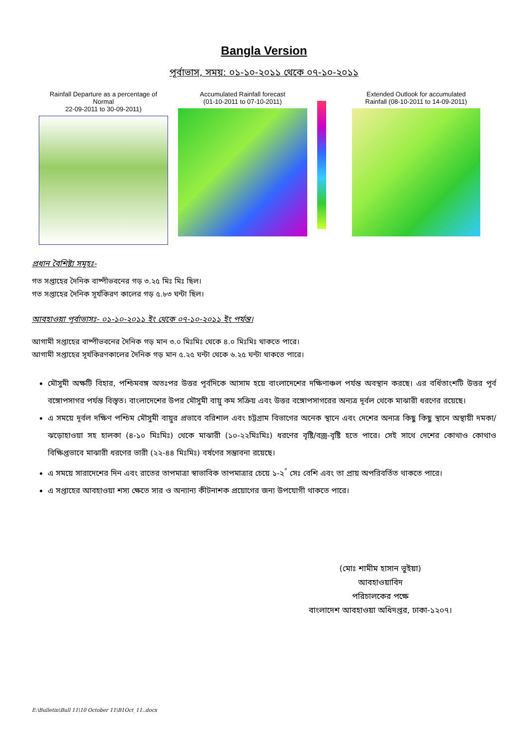Bangla Version
পূর্বাভাস, সময়: ০১-১০-২০১১ থেকে ০৭-১০-২০১১
Rainfall Departure as a percentage of Normal
22-09-2011 to 30-09-2011)
Accumulated Rainfall forecast
(01-10-2011 to 07-10-2011)
Extended Outlook for accumulated
Rainfall (08-10-2011 to 14-09-2011)
প্রধান বৈশিষ্ট্য সমূহঃ-
গত সপ্তাহের দৈনিক বাষ্পীভবনের গড় ৩.২৫ মিঃ মিঃ ছিল।
গত সপ্তাহের দৈনিক সূর্যকিরণ কালের গড় ৫.৮৩ ঘন্টা ছিল।
আবহাওয়া পূর্বাভাসঃ- ০১-১০-২০১১ ইং থেকে ০৭-১০-২০১১ ইং পর্যন্ত।
আগামী সপ্তাহের বাষ্পীভবনের দৈনিক গড় মান ৩.০ মিঃমিঃ থেকে ৪.০ মিঃমিঃ থাকতে পারে।
আগামী সপ্তাহের সূর্যকিরণকালের দৈনিক গড় মান ৫.২৫ ঘন্টা থেকে ৬.২৫ ঘন্টা থাকতে পারে।
মৌসুমী অক্ষটি বিহার, পশ্চিমবঙ্গ অতঃপর উত্তর পূর্বদিকে আসাম হয়ে বাংলাদেশের দক্ষিণাঞ্চল পর্যন্ত অবস্থান করছে। এর বর্ধিতাংশটি উত্তর পূর্ব বঙ্গোপসাগর পর্যন্ত বিস্তৃত। বাংলাদেশের উপর মৌসুমী বায়ু কম সক্রিয় এবং উত্তর বঙ্গোপসাগরের অন্যত্র দূর্বল থেকে মাঝারী ধরণের রয়েছে।
এ সময়ে দূর্বল দক্ষিণ পশ্চিম মৌসুমী বায়ুর প্রভাবে বরিশাল এবং চট্টগ্রাম বিভাগের অনেক স্থানে এবং দেশের অন্যত্র কিছু কিছু স্থানে অস্থায়ী দমকা/ঝড়োহাওয়া সহ হালকা (৪-১০ মিঃমিঃ) থেকে মাঝারী (১০-২২মিঃমিঃ) ধরণের বৃষ্টি/বজ্র-বৃষ্টি হতে পারে। সেই সাথে দেশের কোথাও কোথাও বিক্ষিপ্তভাবে মাঝারী ধরণের ভারী (২২-৪৪ মিঃমিঃ) বর্ষণের সম্ভাবনা রয়েছে।
এ সময়ে সারাদেশের দিন এবং রাতের তাপমাত্রা স্বাভাবিক তাপমাত্রার চেয়ে ১-২<sup>°</sup> সেঃ বেশি এবং তা প্রায় অপরিবর্তিত থাকতে পারে।
এ সপ্তাহের আবহাওয়া শস্য ক্ষেতে সার ও অন্যান্য কীটনাশক প্রয়োগের জন্য উপযোগী থাকতে পারে।
(মোঃ শামীম হাসান ভুইয়া)
আবহাওয়াবিদ
পরিচালকের পক্ষে
বাংলাদেশ আবহাওয়া অধিদপ্তর, ঢাকা-১২০৭।
E:\Bulletin\Bull 11\10 October 11\B1Oct_11..docx